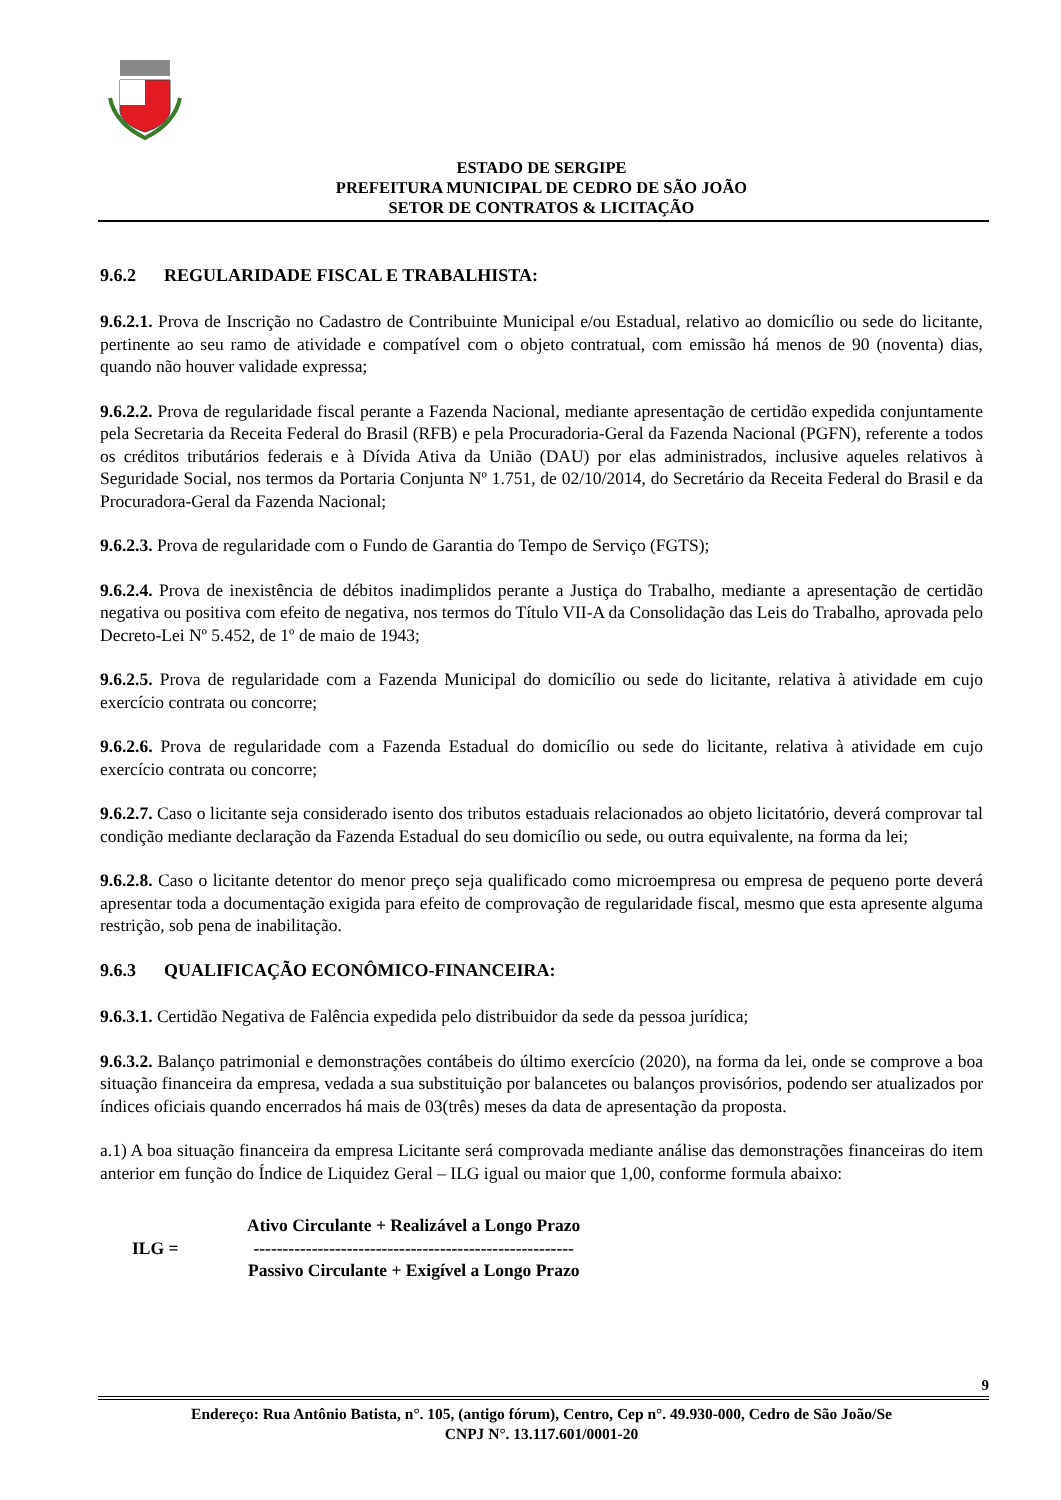ESTADO DE SERGIPE
PREFEITURA MUNICIPAL DE CEDRO DE SÃO JOÃO
SETOR DE CONTRATOS & LICITAÇÃO
9.6.2 REGULARIDADE FISCAL E TRABALHISTA:
9.6.2.1. Prova de Inscrição no Cadastro de Contribuinte Municipal e/ou Estadual, relativo ao domicílio ou sede do licitante, pertinente ao seu ramo de atividade e compatível com o objeto contratual, com emissão há menos de 90 (noventa) dias, quando não houver validade expressa;
9.6.2.2. Prova de regularidade fiscal perante a Fazenda Nacional, mediante apresentação de certidão expedida conjuntamente pela Secretaria da Receita Federal do Brasil (RFB) e pela Procuradoria-Geral da Fazenda Nacional (PGFN), referente a todos os créditos tributários federais e à Dívida Ativa da União (DAU) por elas administrados, inclusive aqueles relativos à Seguridade Social, nos termos da Portaria Conjunta Nº 1.751, de 02/10/2014, do Secretário da Receita Federal do Brasil e da Procuradora-Geral da Fazenda Nacional;
9.6.2.3. Prova de regularidade com o Fundo de Garantia do Tempo de Serviço (FGTS);
9.6.2.4. Prova de inexistência de débitos inadimplidos perante a Justiça do Trabalho, mediante a apresentação de certidão negativa ou positiva com efeito de negativa, nos termos do Título VII-A da Consolidação das Leis do Trabalho, aprovada pelo Decreto-Lei Nº 5.452, de 1º de maio de 1943;
9.6.2.5. Prova de regularidade com a Fazenda Municipal do domicílio ou sede do licitante, relativa à atividade em cujo exercício contrata ou concorre;
9.6.2.6. Prova de regularidade com a Fazenda Estadual do domicílio ou sede do licitante, relativa à atividade em cujo exercício contrata ou concorre;
9.6.2.7. Caso o licitante seja considerado isento dos tributos estaduais relacionados ao objeto licitatório, deverá comprovar tal condição mediante declaração da Fazenda Estadual do seu domicílio ou sede, ou outra equivalente, na forma da lei;
9.6.2.8. Caso o licitante detentor do menor preço seja qualificado como microempresa ou empresa de pequeno porte deverá apresentar toda a documentação exigida para efeito de comprovação de regularidade fiscal, mesmo que esta apresente alguma restrição, sob pena de inabilitação.
9.6.3 QUALIFICAÇÃO ECONÔMICO-FINANCEIRA:
9.6.3.1. Certidão Negativa de Falência expedida pelo distribuidor da sede da pessoa jurídica;
9.6.3.2. Balanço patrimonial e demonstrações contábeis do último exercício (2020), na forma da lei, onde se comprove a boa situação financeira da empresa, vedada a sua substituição por balancetes ou balanços provisórios, podendo ser atualizados por índices oficiais quando encerrados há mais de 03(três) meses da data de apresentação da proposta.
a.1) A boa situação financeira da empresa Licitante será comprovada mediante análise das demonstrações financeiras do item anterior em função do Índice de Liquidez Geral – ILG igual ou maior que 1,00, conforme formula abaixo:
ILG =
Ativo Circulante + Realizável a Longo Prazo
-------------------------------------------------------
Passivo Circulante + Exigível a Longo Prazo
9
Endereço: Rua Antônio Batista, n°. 105, (antigo fórum), Centro, Cep n°. 49.930-000, Cedro de São João/Se
CNPJ N°. 13.117.601/0001-20